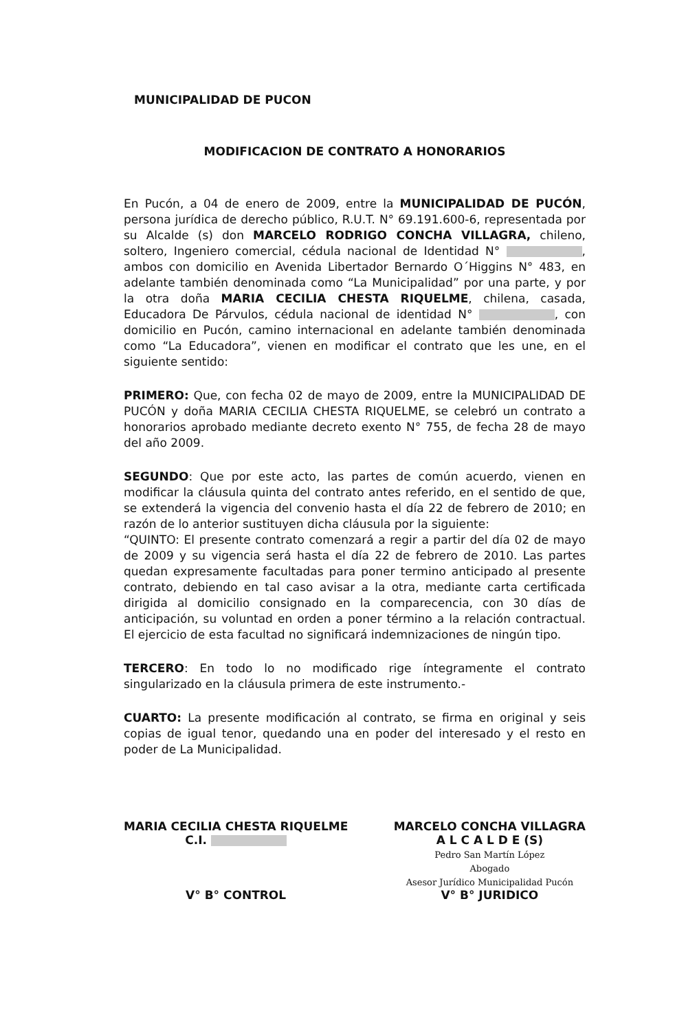MUNICIPALIDAD DE PUCON
MODIFICACION DE CONTRATO A HONORARIOS
En Pucón, a 04 de enero de 2009, entre la MUNICIPALIDAD DE PUCÓN, persona jurídica de derecho público, R.U.T. N° 69.191.600-6, representada por su Alcalde (s) don MARCELO RODRIGO CONCHA VILLAGRA, chileno, soltero, Ingeniero comercial, cédula nacional de Identidad N° , ambos con domicilio en Avenida Libertador Bernardo O´Higgins N° 483, en adelante también denominada como “La Municipalidad” por una parte, y por la otra doña MARIA CECILIA CHESTA RIQUELME, chilena, casada, Educadora De Párvulos, cédula nacional de identidad N° , con domicilio en Pucón, camino internacional en adelante también denominada como “La Educadora”, vienen en modificar el contrato que les une, en el siguiente sentido:
PRIMERO: Que, con fecha 02 de mayo de 2009, entre la MUNICIPALIDAD DE PUCÓN y doña MARIA CECILIA CHESTA RIQUELME, se celebró un contrato a honorarios aprobado mediante decreto exento N° 755, de fecha 28 de mayo del año 2009.
SEGUNDO: Que por este acto, las partes de común acuerdo, vienen en modificar la cláusula quinta del contrato antes referido, en el sentido de que, se extenderá la vigencia del convenio hasta el día 22 de febrero de 2010; en razón de lo anterior sustituyen dicha cláusula por la siguiente:
“QUINTO: El presente contrato comenzará a regir a partir del día 02 de mayo de 2009 y su vigencia será hasta el día 22 de febrero de 2010. Las partes quedan expresamente facultadas para poner termino anticipado al presente contrato, debiendo en tal caso avisar a la otra, mediante carta certificada dirigida al domicilio consignado en la comparecencia, con 30 días de anticipación, su voluntad en orden a poner término a la relación contractual. El ejercicio de esta facultad no significará indemnizaciones de ningún tipo.
TERCERO: En todo lo no modificado rige íntegramente el contrato singularizado en la cláusula primera de este instrumento.-
CUARTO: La presente modificación al contrato, se firma en original y seis copias de igual tenor, quedando una en poder del interesado y el resto en poder de La Municipalidad.
MARIA CECILIA CHESTA RIQUELME
C.I.
V° B° CONTROL
MARCELO CONCHA VILLAGRA
A L C A L D E (S)
Pedro San Martín López
Abogado
Asesor Jurídico Municipalidad Pucón
V° B° JURIDICO